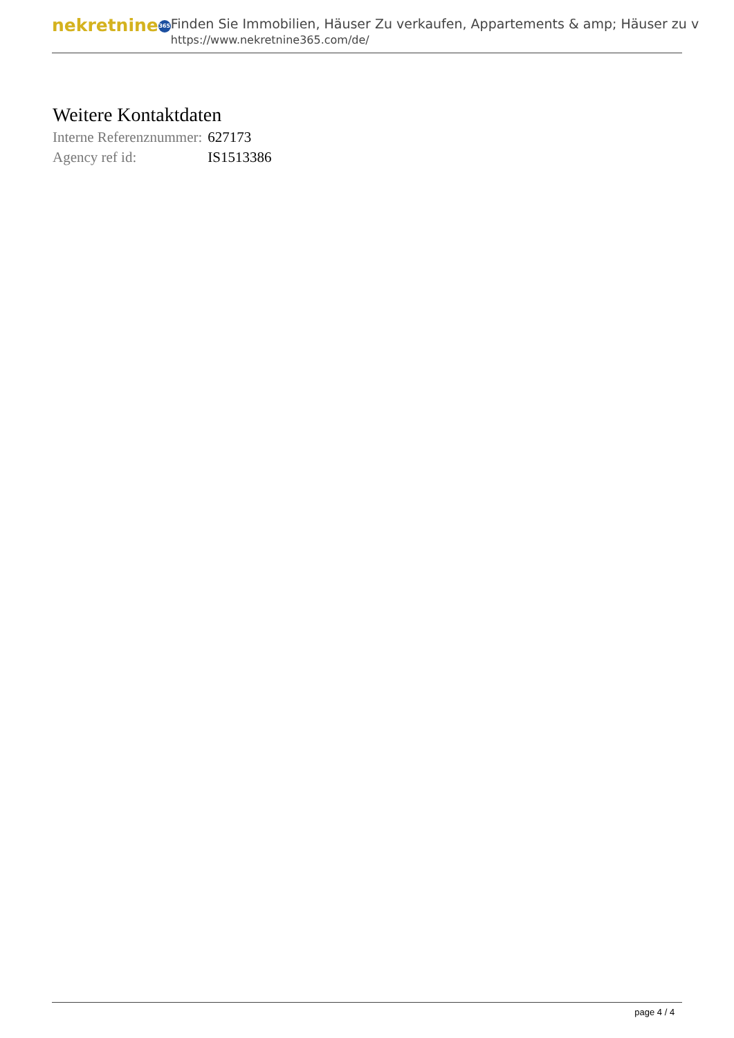nekretnine 365
Finden Sie Immobilien, Häuser Zu verkaufen, Appartements & amp; Häuser zu v
https://www.nekretnine365.com/de/
Weitere Kontaktdaten
| Interne Referenznummer: | 627173 |
| Agency ref id: | IS1513386 |
page 4 / 4